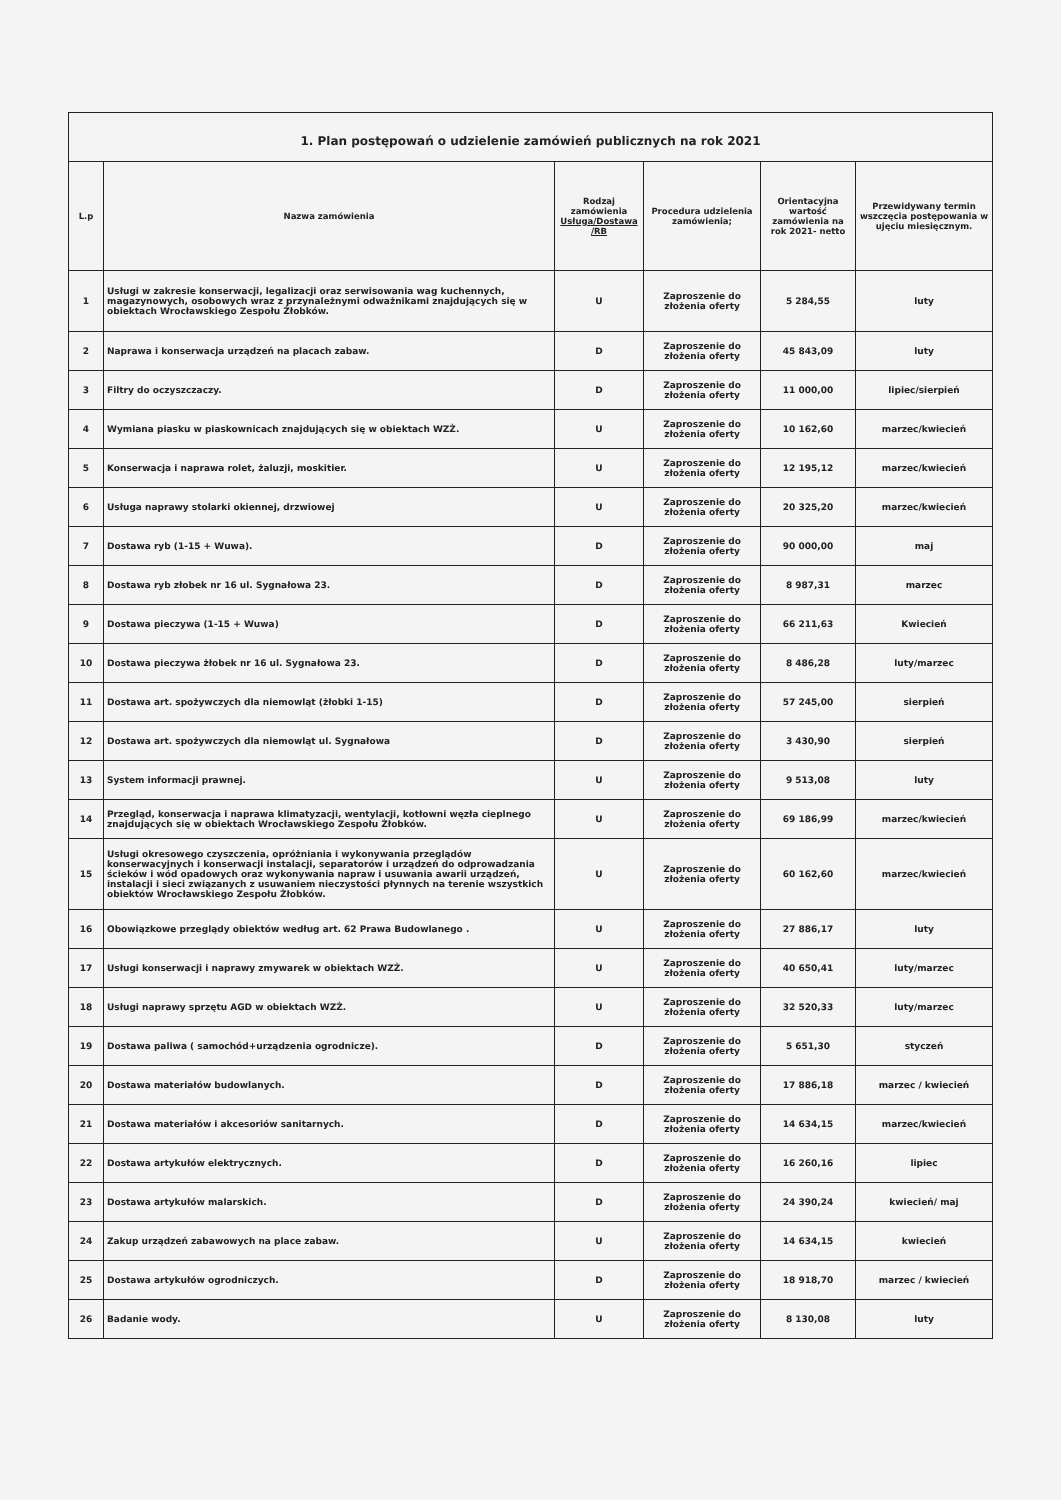1. Plan postępowań o udzielenie zamówień publicznych na rok 2021
| L.p | Nazwa zamówienia | Rodzaj zamówienia Usługa/Dostawa /RB | Procedura udzielenia zamówienia; | Orientacyjna wartość zamówienia na rok 2021- netto | Przewidywany termin wszczęcia postępowania w ujęciu miesięcznym. |
| --- | --- | --- | --- | --- | --- |
| 1 | Usługi w zakresie konserwacji, legalizacji oraz serwisowania wag kuchennych, magazynowych, osobowych wraz z przynależnymi odważnikami znajdujących się w obiektach Wrocławskiego Zespołu Żłobków. | U | Zaproszenie do złożenia oferty | 5 284,55 | luty |
| 2 | Naprawa i konserwacja urządzeń na placach zabaw. | D | Zaproszenie do złożenia oferty | 45 843,09 | luty |
| 3 | Filtry do oczyszczaczy. | D | Zaproszenie do złożenia oferty | 11 000,00 | lipiec/sierpień |
| 4 | Wymiana piasku w piaskownicach znajdujących się w obiektach WZŻ. | U | Zaproszenie do złożenia oferty | 10 162,60 | marzec/kwiecień |
| 5 | Konserwacja i naprawa rolet, żaluzji, moskitier. | U | Zaproszenie do złożenia oferty | 12 195,12 | marzec/kwiecień |
| 6 | Usługa naprawy stolarki okiennej, drzwiowej | U | Zaproszenie do złożenia oferty | 20 325,20 | marzec/kwiecień |
| 7 | Dostawa ryb (1-15 + Wuwa). | D | Zaproszenie do złożenia oferty | 90 000,00 | maj |
| 8 | Dostawa ryb złobek nr 16 ul. Sygnałowa 23. | D | Zaproszenie do złożenia oferty | 8 987,31 | marzec |
| 9 | Dostawa pieczywa (1-15 + Wuwa) | D | Zaproszenie do złożenia oferty | 66 211,63 | Kwiecień |
| 10 | Dostawa pieczywa żłobek nr 16 ul. Sygnałowa 23. | D | Zaproszenie do złożenia oferty | 8 486,28 | luty/marzec |
| 11 | Dostawa art. spożywczych dla niemowląt (żłobki 1-15) | D | Zaproszenie do złożenia oferty | 57 245,00 | sierpień |
| 12 | Dostawa art. spożywczych dla niemowląt ul. Sygnałowa | D | Zaproszenie do złożenia oferty | 3 430,90 | sierpień |
| 13 | System informacji prawnej. | U | Zaproszenie do złożenia oferty | 9 513,08 | luty |
| 14 | Przegląd, konserwacja i naprawa klimatyzacji, wentylacji, kotłowni węzła cieplnego znajdujących się w obiektach Wrocławskiego Zespołu Żłobków. | U | Zaproszenie do złożenia oferty | 69 186,99 | marzec/kwiecień |
| 15 | Usługi okresowego czyszczenia, opróżniania i wykonywania przeglądów konserwacyjnych i konserwacji instalacji, separatorów i urządzeń do odprowadzania ścieków i wód opadowych oraz wykonywania napraw i usuwania awarii urządzeń, instalacji i sieci związanych z usuwaniem nieczystości płynnych na terenie wszystkich obiektów Wrocławskiego Zespołu Żłobków. | U | Zaproszenie do złożenia oferty | 60 162,60 | marzec/kwiecień |
| 16 | Obowiązkowe przeglądy obiektów według art. 62 Prawa Budowlanego . | U | Zaproszenie do złożenia oferty | 27 886,17 | luty |
| 17 | Usługi konserwacji i naprawy zmywarek w obiektach WZŻ. | U | Zaproszenie do złożenia oferty | 40 650,41 | luty/marzec |
| 18 | Usługi naprawy sprzętu AGD w obiektach WZŻ. | U | Zaproszenie do złożenia oferty | 32 520,33 | luty/marzec |
| 19 | Dostawa paliwa ( samochód+urządzenia ogrodnicze). | D | Zaproszenie do złożenia oferty | 5 651,30 | styczeń |
| 20 | Dostawa materiałów budowlanych. | D | Zaproszenie do złożenia oferty | 17 886,18 | marzec / kwiecień |
| 21 | Dostawa materiałów i akcesoriów sanitarnych. | D | Zaproszenie do złożenia oferty | 14 634,15 | marzec/kwiecień |
| 22 | Dostawa artykułów elektrycznych. | D | Zaproszenie do złożenia oferty | 16 260,16 | lipiec |
| 23 | Dostawa artykułów malarskich. | D | Zaproszenie do złożenia oferty | 24 390,24 | kwiecień/ maj |
| 24 | Zakup urządzeń zabawowych na place zabaw. | U | Zaproszenie do złożenia oferty | 14 634,15 | kwiecień |
| 25 | Dostawa artykułów ogrodniczych. | D | Zaproszenie do złożenia oferty | 18 918,70 | marzec / kwiecień |
| 26 | Badanie wody. | U | Zaproszenie do złożenia oferty | 8 130,08 | luty |